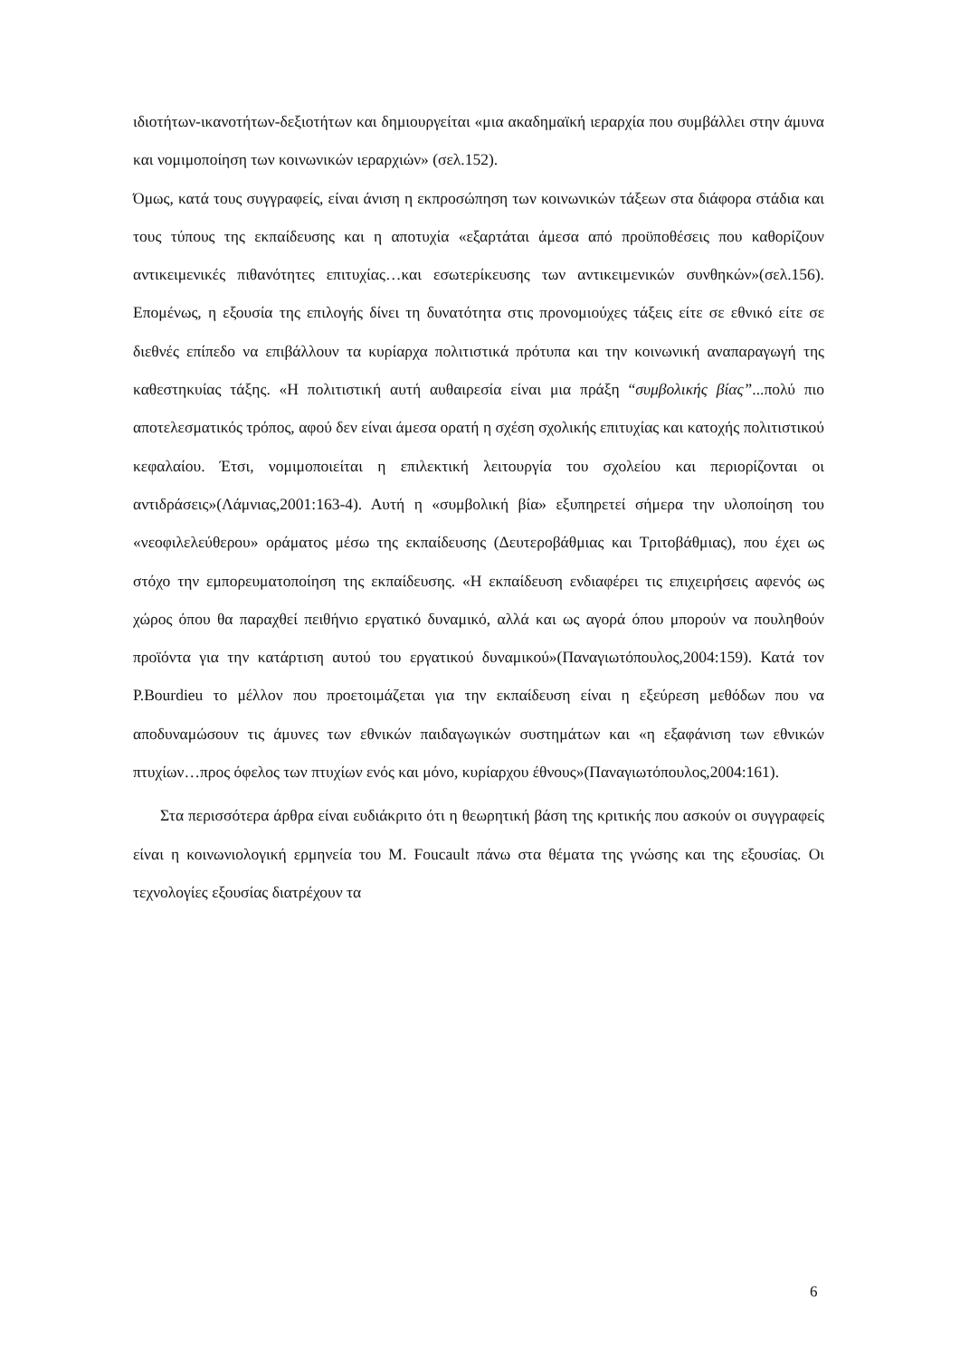ιδιοτήτων-ικανοτήτων-δεξιοτήτων και δημιουργείται «μια ακαδημαϊκή ιεραρχία που συμβάλλει στην άμυνα και νομιμοποίηση των κοινωνικών ιεραρχιών» (σελ.152).
Όμως, κατά τους συγγραφείς, είναι άνιση η εκπροσώπηση των κοινωνικών τάξεων στα διάφορα στάδια και τους τύπους της εκπαίδευσης και η αποτυχία «εξαρτάται άμεσα από προϋποθέσεις που καθορίζουν αντικειμενικές πιθανότητες επιτυχίας…και εσωτερίκευσης των αντικειμενικών συνθηκών»(σελ.156). Επομένως, η εξουσία της επιλογής δίνει τη δυνατότητα στις προνομιούχες τάξεις είτε σε εθνικό είτε σε διεθνές επίπεδο να επιβάλλουν τα κυρίαρχα πολιτιστικά πρότυπα και την κοινωνική αναπαραγωγή της καθεστηκυίας τάξης. «Η πολιτιστική αυτή αυθαιρεσία είναι μια πράξη “συμβολικής βίας”...πολύ πιο αποτελεσματικός τρόπος, αφού δεν είναι άμεσα ορατή η σχέση σχολικής επιτυχίας και κατοχής πολιτιστικού κεφαλαίου. Έτσι, νομιμοποιείται η επιλεκτική λειτουργία του σχολείου και περιορίζονται οι αντιδράσεις»(Λάμνιας,2001:163-4). Αυτή η «συμβολική βία» εξυπηρετεί σήμερα την υλοποίηση του «νεοφιλελεύθερου» οράματος μέσω της εκπαίδευσης (Δευτεροβάθμιας και Τριτοβάθμιας), που έχει ως στόχο την εμπορευματοποίηση της εκπαίδευσης. «Η εκπαίδευση ενδιαφέρει τις επιχειρήσεις αφενός ως χώρος όπου θα παραχθεί πειθήνιο εργατικό δυναμικό, αλλά και ως αγορά όπου μπορούν να πουληθούν προϊόντα για την κατάρτιση αυτού του εργατικού δυναμικού»(Παναγιωτόπουλος,2004:159). Κατά τον P.Bourdieu το μέλλον που προετοιμάζεται για την εκπαίδευση είναι η εξεύρεση μεθόδων που να αποδυναμώσουν τις άμυνες των εθνικών παιδαγωγικών συστημάτων και «η εξαφάνιση των εθνικών πτυχίων…προς όφελος των πτυχίων ενός και μόνο, κυρίαρχου έθνους»(Παναγιωτόπουλος,2004:161).
Στα περισσότερα άρθρα είναι ευδιάκριτο ότι η θεωρητική βάση της κριτικής που ασκούν οι συγγραφείς είναι η κοινωνιολογική ερμηνεία του M. Foucault πάνω στα θέματα της γνώσης και της εξουσίας. Οι τεχνολογίες εξουσίας διατρέχουν τα
6